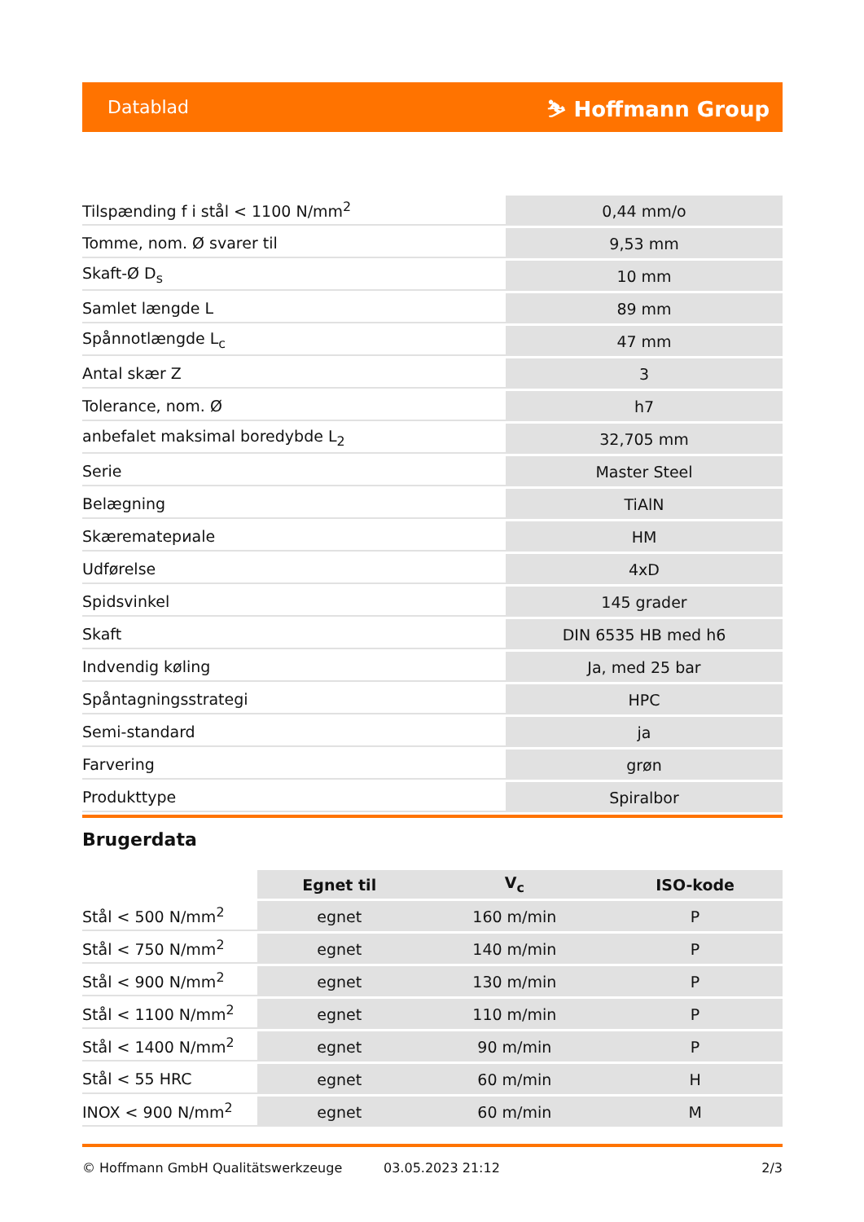Datablad ⛷ Hoffmann Group
| Tilspænding f i stål < 1100 N/mm<sup>2</sup> | 0,44 mm/o |
| Tomme, nom. Ø svarer til | 9,53 mm |
| Skaft-Ø D<sub>s</sub> | 10 mm |
| Samlet længde L | 89 mm |
| Spånnotlængde L<sub>c</sub> | 47 mm |
| Antal skær Z | 3 |
| Tolerance, nom. Ø | h7 |
| anbefalet maksimal boredybde L<sub>2</sub> | 32,705 mm |
| Serie | Master Steel |
| Belægning | TiAlN |
| Skærematериale | HM |
| Udførelse | 4xD |
| Spidsvinkel | 145 grader |
| Skaft | DIN 6535 HB med h6 |
| Indvendig køling | Ja, med 25 bar |
| Spåntagningsstrategi | HPC |
| Semi-standard | ja |
| Farvering | grøn |
| Produkttype | Spiralbor |
Brugerdata
| | Egnet til | V<sub>c</sub> | ISO-kode |
| --- | --- | --- | --- |
| Stål < 500 N/mm<sup>2</sup> | egnet | 160 m/min | P |
| Stål < 750 N/mm<sup>2</sup> | egnet | 140 m/min | P |
| Stål < 900 N/mm<sup>2</sup> | egnet | 130 m/min | P |
| Stål < 1100 N/mm<sup>2</sup> | egnet | 110 m/min | P |
| Stål < 1400 N/mm<sup>2</sup> | egnet | 90 m/min | P |
| Stål < 55 HRC | egnet | 60 m/min | H |
| INOX < 900 N/mm<sup>2</sup> | egnet | 60 m/min | M |
© Hoffmann GmbH Qualitätswerkzeuge 03.05.2023 21:12 2/3